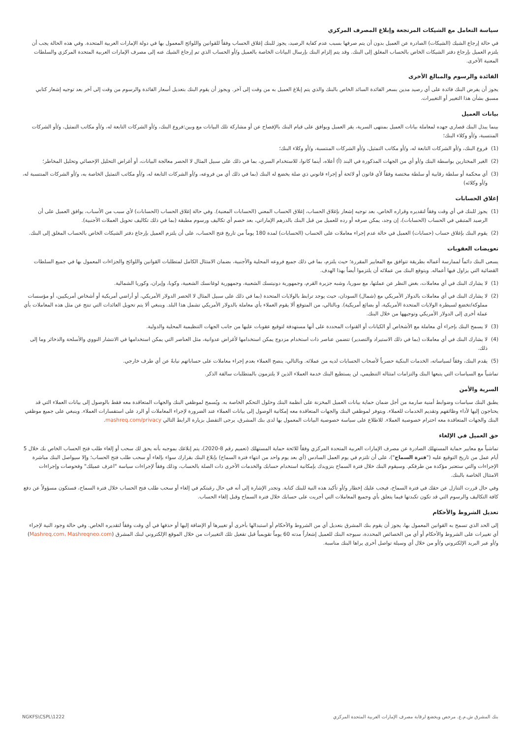سياسة التعامل مع الشيكات المرتجعة وإبلاغ المصرف المركزي
في حالة إرجاع الشيك (الشيكات) الصادرة عن العميل بدون أن يتم صرفها بسبب عدم كفاية الرصيد، يجوز للبنك إغلاق الحساب وفقاً للقوانين واللوائح المعمول بها في دولة الإمارات العربية المتحدة. وفي هذه الحالة يجب أن يلتزم العميل بإرجاع دفتر الشيكات الخاص بالحساب المغلق إلى البنك. وقد يتم إلزام البنك بإرسال البيانات الخاصة بالعميل و/أو الحساب الذي تم إرجاع الشيك عنه إلى مصرف الإمارات العربية المتحدة المركزي والسلطات المعنية الأخرى.
الفائدة والرسوم والمبالغ الأخرى
يجوز أن يفرض البنك فائدة على أي رصيد مدين بسعر الفائدة السائد الخاص بالبنك والذي يتم إبلاغ العميل به من وقت إلى آخر. ويجوز أن يقوم البنك بتعديل أسعار الفائدة والرسوم من وقت إلى آخر بعد توجيه إشعار كتابي مسبق بشأن هذا التغيير أو التغييرات.
بيانات العميل
بينما يبذل البنك قصارى جهده لمعاملة بيانات العميل بمنتهى السرية، يقر العميل ويوافق على قيام البنك بالإفصاح عن أو مشاركة تلك البيانات مع وبين:فروع البنك، و/أو الشركات التابعة له، و/أو مكاتب التمثيل، و/أو الشركات المنتسبة، و/أو وكلاء البنك؛
(1) فروع البنك، و/أو الشركات التابعة له، و/أو مكاتب التمثيل، و/أو الشركات المنتسبة، و/أو وكلاء البنك؛
(2) الغير المختارين بواسطة البنك و/أو أي من الجهات المذكورة في البند (أ) أعلاه، أينما كانوا، للاستخدام السري، بما في ذلك على سبيل المثال لا الحصر معالجة البيانات، أو أغراض التحليل الإحصائي وتحليل المخاطر؛
(3) أي محكمة أو سلطة رقابية أو سلطة مختصة وفقاً لأي قانون أو لائحة أو إجراء قانوني ذي صلة يخضع له البنك (بما في ذلك أي من فروعه، و/أو الشركات التابعة له، و/أو مكاتب التمثيل الخاصة به، و/أو الشركات المنتسبة له، و/أو وكلائه)
إغلاق الحسابات
(1) يجوز للبنك في أي وقت وفقاً لتقديره وقراره الخاص، بعد توجيه إشعار بإغلاق الحساب، إغلاق الحساب المعني (الحسابات المعنية). وفي حالة إغلاق الحساب (الحسابات) لأي سبب من الأسباب، يوافق العميل على أن الرصيد المتبقي في الحساب (الحسابات)، إن وجد، يمكن صرفه أو رده للعميل من قبل البنك بالدرهم الإماراتي، بعد خصم أي تكاليف ورسوم مطبقة (بما في ذلك تكاليف تحويل العملات الأجنبية).
(2) يقوم البنك بإغلاق حساب (حسابات) العميل في حالة عدم إجراء معاملات على الحساب (الحسابات) لمدة 180 يوماً من تاريخ فتح الحساب، على أن يلتزم العميل بإرجاع دفتر الشيكات الخاص بالحساب المغلق إلى البنك.
تعويضات العقوبات
يسعى البنك دائماً لممارسة أعماله بطريقة تتوافق مع المعايير المقررة؛ حيث يلتزم، بما في ذلك جميع فروعه المحلية والأجنبية، بضمان الامتثال الكامل لمتطلبات القوانين واللوائح والجزاءات المعمول بها في جميع السلطات القضائية التي يزاول فيها أعماله. ويتوقع البنك من عملائه أن يلتزموا أيضاً بهذا الهدف.
(1) لا يشارك البنك في أي معاملات، بغض النظر عن عملتها، مع سوريا، وشبه جزيرة القرم، وجمهورية دونيتسك الشعبية، وجمهورية لوغانسك الشعبية، وكوبا، وإيران، وكوريا الشمالية.
(2) لا يشارك البنك في أي معاملات بالدولار الأمريكي مع (شمال) السودان، حيث يوجد ترابط بالولايات المتحدة (بما في ذلك على سبيل المثال لا الحصر الدولار الأمريكي، أو أراضي أمريكية أو أشخاص أمريكيين، أو مؤسسات مملوكة/تخضع لسيطرة الولايات المتحدة الأمريكية، أو بضائع أمريكية). وبالتالي، من المتوقع ألا يقوم العملاء بأي معاملة بالدولار الأمريكي تشمل هذا البلد. وينبغي ألا يتم تحويل العائدات التي تنتج عن مثل هذه المعاملات بأي عملة أخرى إلى الدولار الأمريكي وتوجيهها من خلال البنك.
(3) لا يسمح البنك بإجراء أي معاملة مع الأشخاص أو الكيانات أو القنوات المحددة على أنها مستهدفة لتوقيع عقوبات عليها من جانب الجهات التنظيمية المحلية والدولية.
(4) لا يشارك البنك في أي معاملات (بما في ذلك الاستيراد والتصدير) تتضمن عناصر ذات استخدام مزدوج يمكن استخدامها لأغراض عدوانية، مثل العناصر التي يمكن استخدامها في الانتشار النووي والأسلحة والذخائر وما إلى ذلك.
(5) يقدم البنك، وفقاً لسياساته، الخدمات البنكية حصرياً لأصحاب الحسابات لديه من عملائه. وبالتالي، ينصح العملاء بعدم إجراء معاملات على حساباتهم نيابةً عن أي طرف خارجي.
تماشياً مع السياسات التي يتبعها البنك والتزامات امتثاله التنظيمي، لن يستطيع البنك خدمة العملاء الذين لا يلتزمون بالمتطلبات سالفة الذكر.
السرية والأمن
يطبق البنك سياسات وضوابط أمنية صارمة من أجل ضمان حماية بيانات العميل المخزنة على أنظمة البنك وحلول التحكم الخاصة به. ويُسمح لموظفي البنك والجهات المتعاقدة معه فقط بالوصول إلى بيانات العملاء التي قد يحتاجون إليها لأداء وظائفهم وتقديم الخدمات للعملاء. ويتوفر لموظفي البنك والجهات المتعاقدة معه إمكانية الوصول إلى بيانات العملاء عند الضرورة لإجراء المعاملات أو الرد على استفسارات العملاء. وينبغي على جميع موظفي البنك والجهات المتعاقدة معه احترام خصوصية العملاء. للاطلاع على سياسة خصوصية البيانات المعمول بها لدى بنك المشرق، يرجى التفضل بزيارة الرابط التالي mashreq.com/privacy.
حق العميل في الإلغاء
تماشياً مع معايير حماية المستهلك الصادرة عن مصرف الإمارات العربية المتحدة المركزي وفقاً للائحة حماية المستهلك (تعميم رقم 8-2020)، يتم إبلاغك بموجبه بأنه يحق لك سحب أو إلغاء طلب فتح الحساب الخاص بك خلال 5 أيام عمل من تاريخ التوقيع عليه ("فترة السماح")، على أن تلتزم في يوم العمل السادس (أي بعد يوم واحد من انتهاء فترة السماح) بإبلاغ البنك بقرارك سواء بإلغاء أو سحب طلب فتح الحساب؛ وإلا سيواصل البنك مباشرة الإجراءات والتي ستعتبر مؤكدة من طرفكم. وسيقوم البنك خلال فترة السماح بتزويدك بإمكانية استخدام حسابك والخدمات الأخرى ذات الصلة بالحساب، وذلك وفقاً لإجراءات سياسة "اعرف عميلك" وفحوصات وإجراءات الامتثال الخاصة بالبنك.
وفي حال قررت التنازل عن حقك في فترة السماح، فيجب عليك إخطار و/أو تأكيد هذه النية للبنك كتابة. وتجدر الإشارة إلى أنه في حال رغبتكم في إلغاء أو سحب طلب فتح الحساب خلال فترة السماح، فستكون مسؤولاً عن دفع كافة التكاليف والرسوم التي قد تكون تكبدتها فيما يتعلق بأي وجميع المعاملات التي أجريت على حسابك خلال فترة السماح وقبل إلغاء الحساب.
تعديل الشروط والأحكام
إلى الحد الذي تسمح به القوانين المعمول بها، يجوز أن يقوم بنك المشرق بتعديل أي من الشروط والأحكام أو استبدالها بأخرى أو تغييرها أو الإضافة إليها أو حذفها في أي وقت وفقاً لتقديره الخاص. وفي حالة وجود النية لإجراء أي تغييرات على الشروط والأحكام أو أي من الخصائص المحددة، سيوجه البنك للعميل إشعاراً مدته 60 يوماً تقويمياً قبل تفعيل تلك التغييرات من خلال الموقع الإلكتروني لبنك المشرق (Mashreq.com، Mashreqneo.com) و/أو عبر البريد الإلكتروني و/أو من خلال أي وسيلة تواصل أخرى يراها البنك مناسبة.
بنك المشرق ش.م.ع. مرخص ويخضع لرقابة مصرف الإمارات العربية المتحدة المركزي NGKFS\CSPL\1222